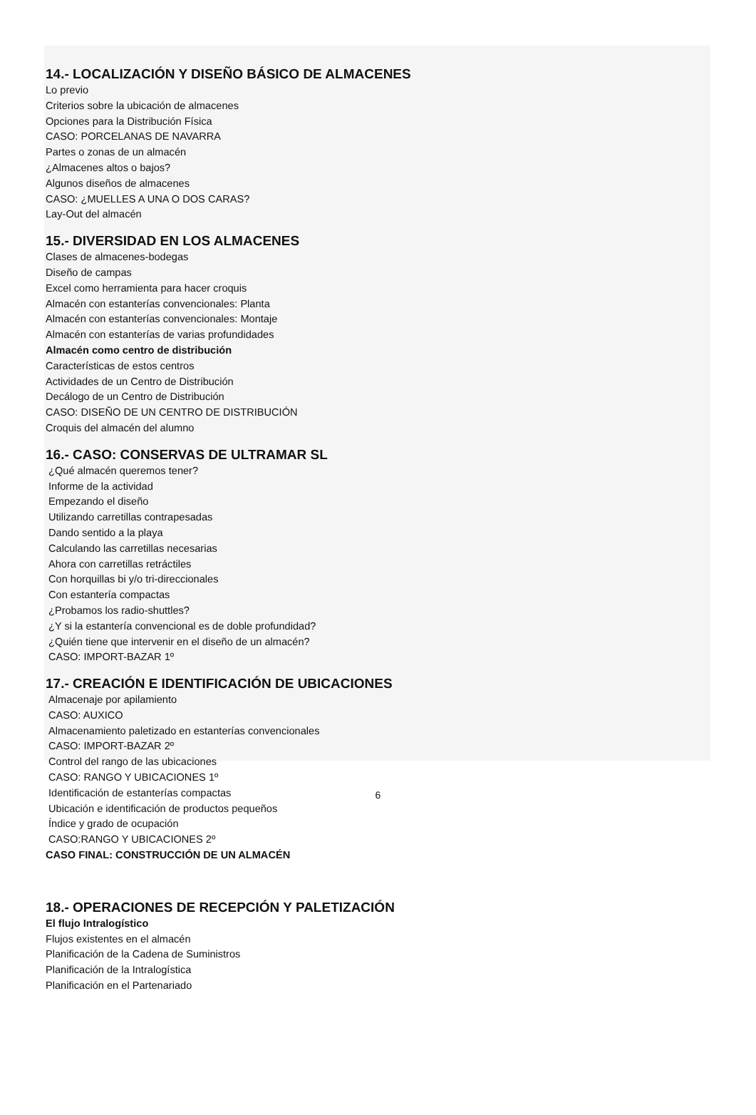14.- LOCALIZACIÓN Y DISEÑO BÁSICO DE ALMACENES
Lo previo
Criterios sobre la ubicación de almacenes
Opciones para la Distribución Física
CASO: PORCELANAS DE NAVARRA
Partes o zonas de un almacén
¿Almacenes altos o bajos?
Algunos diseños de almacenes
CASO: ¿MUELLES A UNA O DOS CARAS?
Lay-Out del almacén
15.- DIVERSIDAD EN LOS ALMACENES
Clases de almacenes-bodegas
Diseño de campas
Excel como herramienta para hacer croquis
Almacén con estanterías convencionales: Planta
Almacén con estanterías convencionales: Montaje
Almacén con estanterías de varias profundidades
Almacén como centro de distribución
Características de estos centros
Actividades de un Centro de Distribución
Decálogo de un Centro de Distribución
CASO: DISEÑO DE UN CENTRO DE DISTRIBUCIÓN
Croquis del almacén del alumno
16.- CASO: CONSERVAS DE ULTRAMAR SL
¿Qué almacén queremos tener?
Informe de la actividad
Empezando el diseño
Utilizando carretillas contrapesadas
Dando sentido a la playa
Calculando las carretillas necesarias
Ahora con carretillas retráctiles
Con horquillas bi y/o tri-direccionales
Con estantería compactas
¿Probamos los radio-shuttles?
¿Y si la estantería convencional es de doble profundidad?
¿Quién tiene que intervenir en el diseño de un almacén?
CASO: IMPORT-BAZAR 1º
17.- CREACIÓN E IDENTIFICACIÓN DE UBICACIONES
Almacenaje por apilamiento
CASO: AUXICO
Almacenamiento paletizado en estanterías convencionales
CASO: IMPORT-BAZAR 2º
Control del rango de las ubicaciones
CASO: RANGO Y UBICACIONES 1º
Identificación de estanterías compactas
Ubicación e identificación de productos pequeños
Índice y grado de ocupación
CASO:RANGO Y UBICACIONES 2º
CASO FINAL: CONSTRUCCIÓN DE UN ALMACÉN
18.- OPERACIONES DE RECEPCIÓN Y PALETIZACIÓN
El flujo Intralogístico
Flujos existentes en el almacén
Planificación de la Cadena de Suministros
Planificación de la Intralogística
Planificación en el Partenariado
6